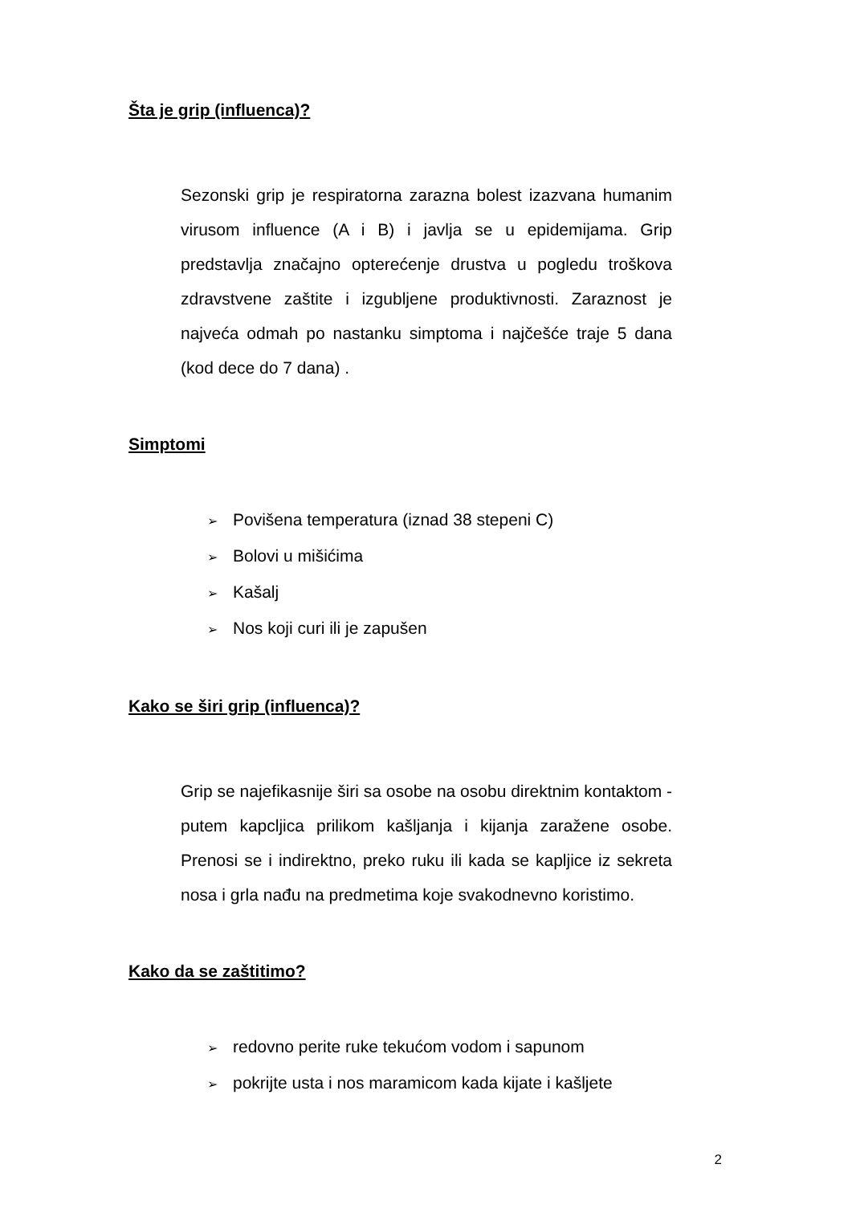Šta je grip (influenca)?
Sezonski grip je respiratorna zarazna bolest izazvana humanim virusom influence (A i B) i javlja se u epidemijama. Grip predstavlja značajno opterećenje drustva u pogledu troškova zdravstvene zaštite i izgubljene produktivnosti. Zaraznost je najveća odmah po nastanku simptoma i najčešće traje 5 dana (kod dece do 7 dana) .
Simptomi
➢ Povišena temperatura (iznad 38 stepeni C)
➢ Bolovi u mišićima
➢ Kašalj
➢ Nos koji curi ili je zapušen
Kako se širi grip (influenca)?
Grip se najefikasnije širi sa osobe na osobu direktnim kontaktom - putem kapcljica prilikom kašljanja i kijanja zaražene osobe. Prenosi se i indirektno, preko ruku ili kada se kapljice iz sekreta nosa i grla nađu na predmetima koje svakodnevno koristimo.
Kako da se zaštitimo?
➢ redovno perite ruke tekućom vodom i sapunom
➢ pokrijte usta i nos maramicom kada kijate i kašljete
2